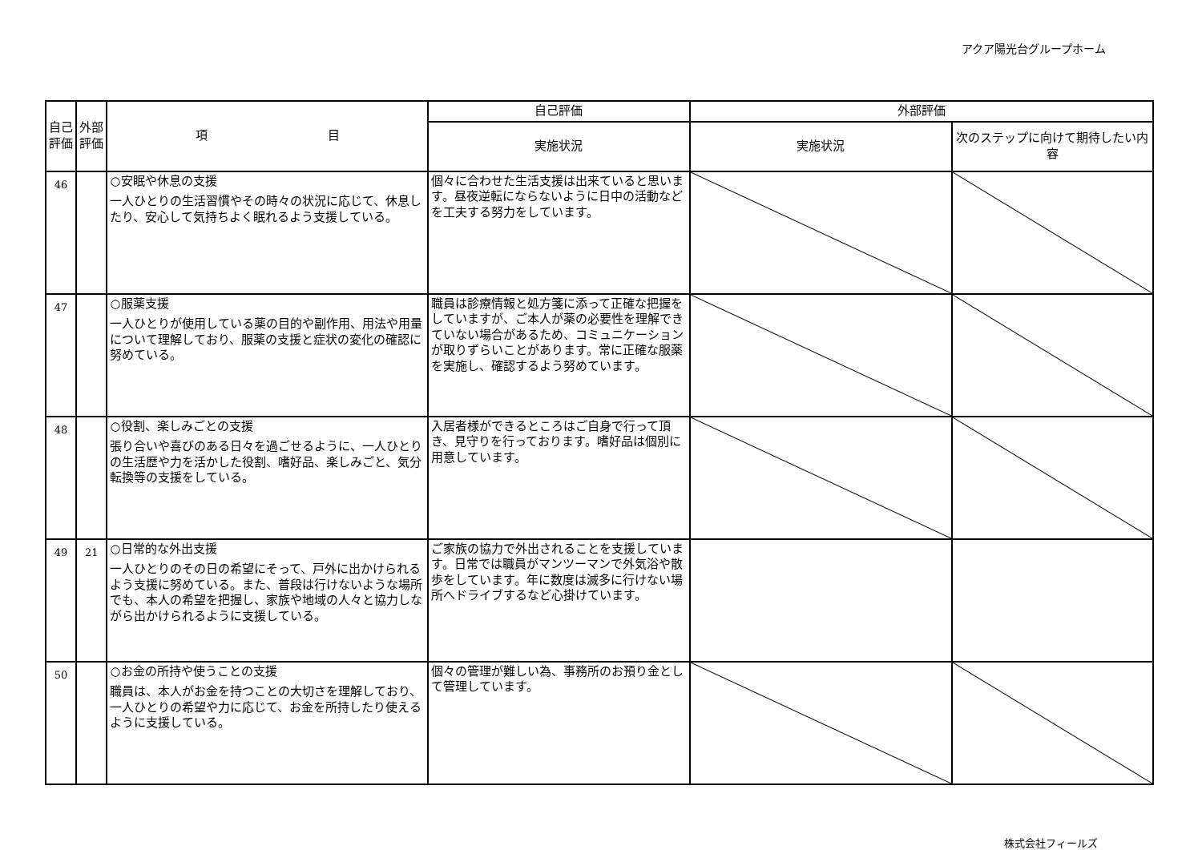アクア陽光台グループホーム
| 自己評価 | 外部評価 | 項 目 | 自己評価 | 外部評価 | |
| --- | --- | --- | --- | --- | --- |
| | | | 実施状況 | 実施状況 | 次のステップに向けて期待したい内容 |
| 46 | | ○安眠や休息の支援 一人ひとりの生活習慣やその時々の状況に応じて、休息したり、安心して気持ちよく眠れるよう支援している。 | 個々に合わせた生活支援は出来ていると思います。昼夜逆転にならないように日中の活動などを工夫する努力をしています。 | | |
| 47 | | ○服薬支援 一人ひとりが使用している薬の目的や副作用、用法や用量について理解しており、服薬の支援と症状の変化の確認に努めている。 | 職員は診療情報と処方箋に添って正確な把握をしていますが、ご本人が薬の必要性を理解できていない場合があるため、コミュニケーションが取りずらいことがあります。常に正確な服薬を実施し、確認するよう努めています。 | | |
| 48 | | ○役割、楽しみごとの支援 張り合いや喜びのある日々を過ごせるように、一人ひとりの生活歴や力を活かした役割、嗜好品、楽しみごと、気分転換等の支援をしている。 | 入居者様ができるところはご自身で行って頂き、見守りを行っております。嗜好品は個別に用意しています。 | | |
| 49 | 21 | ○日常的な外出支援 一人ひとりのその日の希望にそって、戸外に出かけられるよう支援に努めている。また、普段は行けないような場所でも、本人の希望を把握し、家族や地域の人々と協力しながら出かけられるように支援している。 | ご家族の協力で外出されることを支援しています。日常では職員がマンツーマンで外気浴や散歩をしています。年に数度は滅多に行けない場所へドライブするなど心掛けています。 | | |
| 50 | | ○お金の所持や使うことの支援 職員は、本人がお金を持つことの大切さを理解しており、一人ひとりの希望や力に応じて、お金を所持したり使えるように支援している。 | 個々の管理が難しい為、事務所のお預り金として管理しています。 | | |
株式会社フィールズ